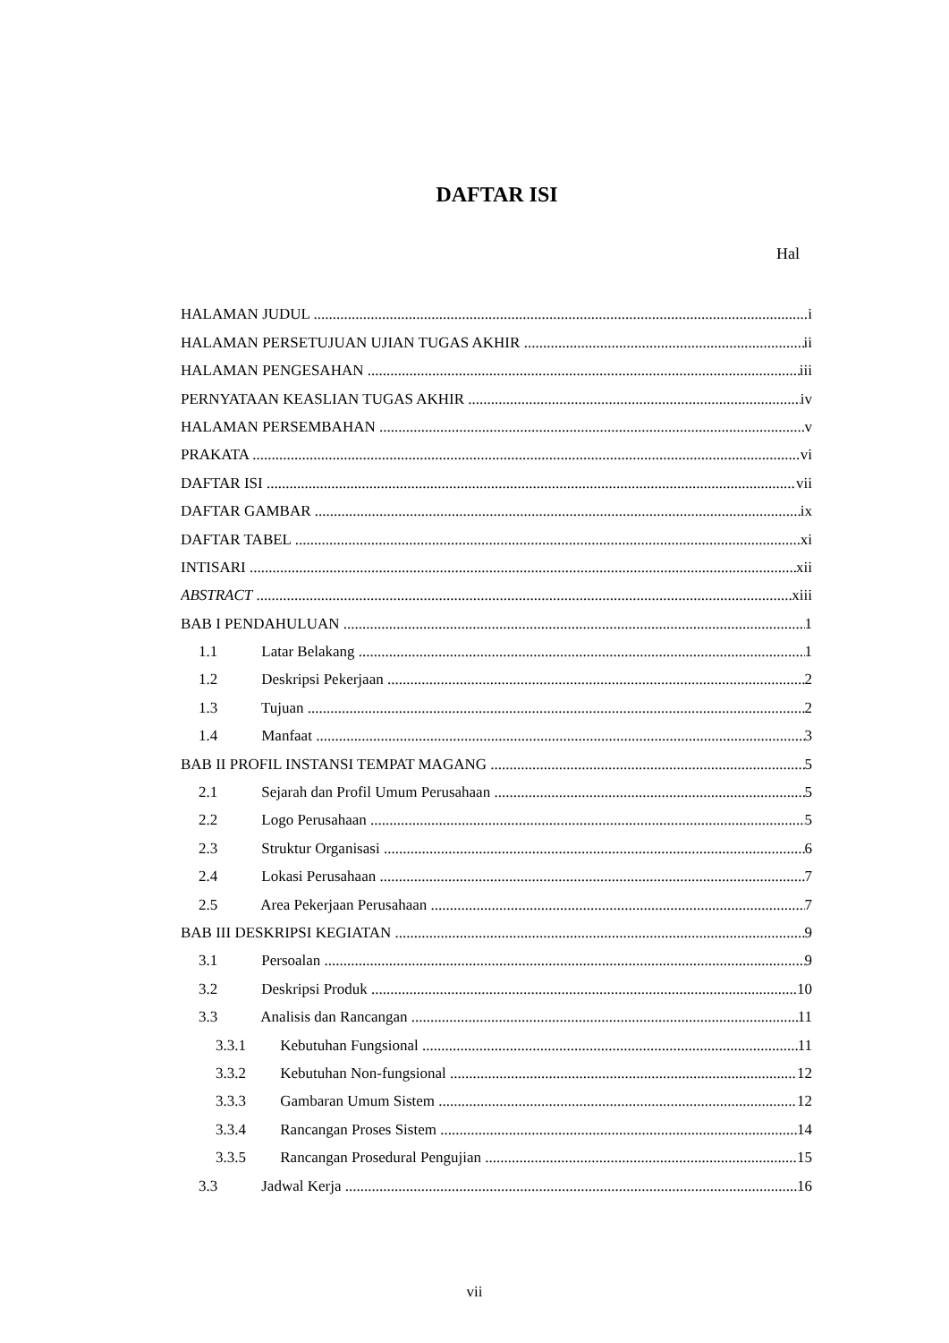DAFTAR ISI
Hal
HALAMAN JUDUL i
HALAMAN PERSETUJUAN UJIAN TUGAS AKHIR ii
HALAMAN PENGESAHAN iii
PERNYATAAN KEASLIAN TUGAS AKHIR iv
HALAMAN PERSEMBAHAN v
PRAKATA vi
DAFTAR ISI vii
DAFTAR GAMBAR ix
DAFTAR TABEL xi
INTISARI xii
ABSTRACT xiii
BAB I PENDAHULUAN 1
1.1 Latar Belakang 1
1.2 Deskripsi Pekerjaan 2
1.3 Tujuan 2
1.4 Manfaat 3
BAB II PROFIL INSTANSI TEMPAT MAGANG 5
2.1 Sejarah dan Profil Umum Perusahaan 5
2.2 Logo Perusahaan 5
2.3 Struktur Organisasi 6
2.4 Lokasi Perusahaan 7
2.5 Area Pekerjaan Perusahaan 7
BAB III DESKRIPSI KEGIATAN 9
3.1 Persoalan 9
3.2 Deskripsi Produk 10
3.3 Analisis dan Rancangan 11
3.3.1 Kebutuhan Fungsional 11
3.3.2 Kebutuhan Non-fungsional 12
3.3.3 Gambaran Umum Sistem 12
3.3.4 Rancangan Proses Sistem 14
3.3.5 Rancangan Prosedural Pengujian 15
3.3 Jadwal Kerja 16
vii